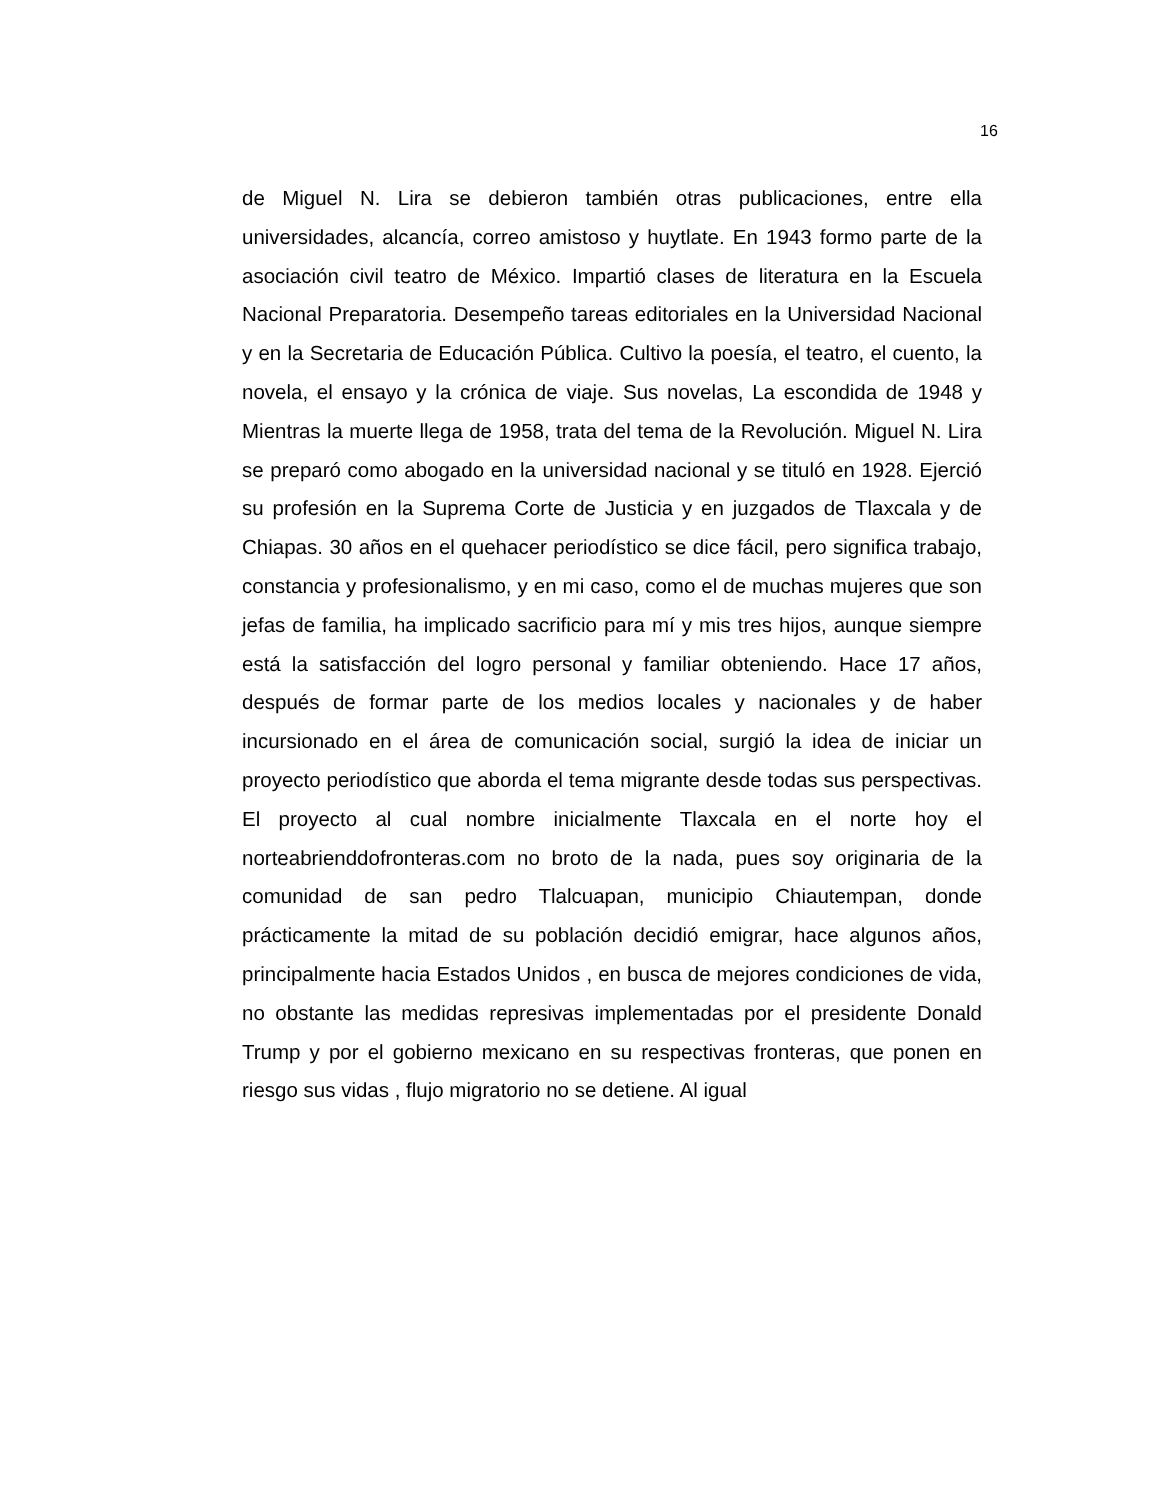16
de Miguel N. Lira se debieron también otras publicaciones, entre ella universidades, alcancía, correo amistoso y huytlate. En 1943 formo parte de la asociación civil teatro de México. Impartió clases de literatura en la Escuela Nacional Preparatoria. Desempeño tareas editoriales en la Universidad Nacional y en la Secretaria de Educación Pública. Cultivo la poesía, el teatro, el cuento, la novela, el ensayo y la crónica de viaje. Sus novelas, La escondida de 1948 y Mientras la muerte llega de 1958, trata del tema de la Revolución. Miguel N. Lira se preparó como abogado en la universidad nacional y se tituló en 1928. Ejerció su profesión en la Suprema Corte de Justicia y en juzgados de Tlaxcala y de Chiapas. 30 años en el quehacer periodístico se dice fácil, pero significa trabajo, constancia y profesionalismo, y en mi caso, como el de muchas mujeres que son jefas de familia, ha implicado sacrificio para mí y mis tres hijos, aunque siempre está la satisfacción del logro personal y familiar obteniendo. Hace 17 años, después de formar parte de los medios locales y nacionales y de haber incursionado en el área de comunicación social, surgió la idea de iniciar un proyecto periodístico que aborda el tema migrante desde todas sus perspectivas. El proyecto al cual nombre inicialmente Tlaxcala en el norte hoy el norteabrienddofronteras.com no broto de la nada, pues soy originaria de la comunidad de san pedro Tlalcuapan, municipio Chiautempan, donde prácticamente la mitad de su población decidió emigrar, hace algunos años, principalmente hacia Estados Unidos , en busca de mejores condiciones de vida, no obstante las medidas represivas implementadas por el presidente Donald Trump y por el gobierno mexicano en su respectivas fronteras, que ponen en riesgo sus vidas , flujo migratorio no se detiene. Al igual